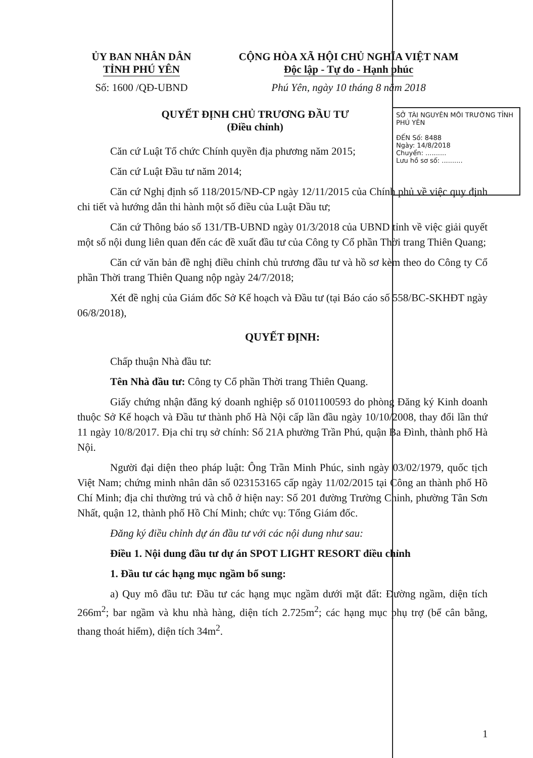ỦY BAN NHÂN DÂN
TỈNH PHÚ YÊN
CỘNG HÒA XÃ HỘI CHỦ NGHĨA VIỆT NAM
Độc lập - Tự do - Hạnh phúc
Số: 1600 /QĐ-UBND Phú Yên, ngày 10 tháng 8 năm 2018
SỞ TÀI NGUYÊN MÔI TRƯỜNG TỈNH PHÚ YÊN
ĐẾN Số: 8488
Ngày: 14/8/2018
Chuyển: ..........
Lưu hồ sơ số: ..........
QUYẾT ĐỊNH CHỦ TRƯƠNG ĐẦU TƯ
(Điều chỉnh)
Căn cứ Luật Tổ chức Chính quyền địa phương năm 2015;
Căn cứ Luật Đầu tư năm 2014;
Căn cứ Nghị định số 118/2015/NĐ-CP ngày 12/11/2015 của Chính phủ về việc quy định chi tiết và hướng dẫn thi hành một số điều của Luật Đầu tư;
Căn cứ Thông báo số 131/TB-UBND ngày 01/3/2018 của UBND tỉnh về việc giải quyết một số nội dung liên quan đến các đề xuất đầu tư của Công ty Cổ phần Thời trang Thiên Quang;
Căn cứ văn bản đề nghị điều chỉnh chủ trương đầu tư và hồ sơ kèm theo do Công ty Cổ phần Thời trang Thiên Quang nộp ngày 24/7/2018;
Xét đề nghị của Giám đốc Sở Kế hoạch và Đầu tư (tại Báo cáo số 558/BC-SKHĐT ngày 06/8/2018),
QUYẾT ĐỊNH:
Chấp thuận Nhà đầu tư:
Tên Nhà đầu tư: Công ty Cổ phần Thời trang Thiên Quang.
Giấy chứng nhận đăng ký doanh nghiệp số 0101100593 do phòng Đăng ký Kinh doanh thuộc Sở Kế hoạch và Đầu tư thành phố Hà Nội cấp lần đầu ngày 10/10/2008, thay đổi lần thứ 11 ngày 10/8/2017. Địa chỉ trụ sở chính: Số 21A phường Trần Phú, quận Ba Đình, thành phố Hà Nội.
Người đại diện theo pháp luật: Ông Trần Minh Phúc, sinh ngày 03/02/1979, quốc tịch Việt Nam; chứng minh nhân dân số 023153165 cấp ngày 11/02/2015 tại Công an thành phố Hồ Chí Minh; địa chỉ thường trú và chỗ ở hiện nay: Số 201 đường Trường Chinh, phường Tân Sơn Nhất, quận 12, thành phố Hồ Chí Minh; chức vụ: Tổng Giám đốc.
Đăng ký điều chỉnh dự án đầu tư với các nội dung như sau:
Điều 1. Nội dung đầu tư dự án SPOT LIGHT RESORT điều chỉnh
1. Đầu tư các hạng mục ngầm bổ sung:
a) Quy mô đầu tư: Đầu tư các hạng mục ngầm dưới mặt đất: Đường ngầm, diện tích 266m<sup>2</sup>; bar ngầm và khu nhà hàng, diện tích 2.725m<sup>2</sup>; các hạng mục phụ trợ (bể cân bằng, thang thoát hiểm), diện tích 34m<sup>2</sup>.
1